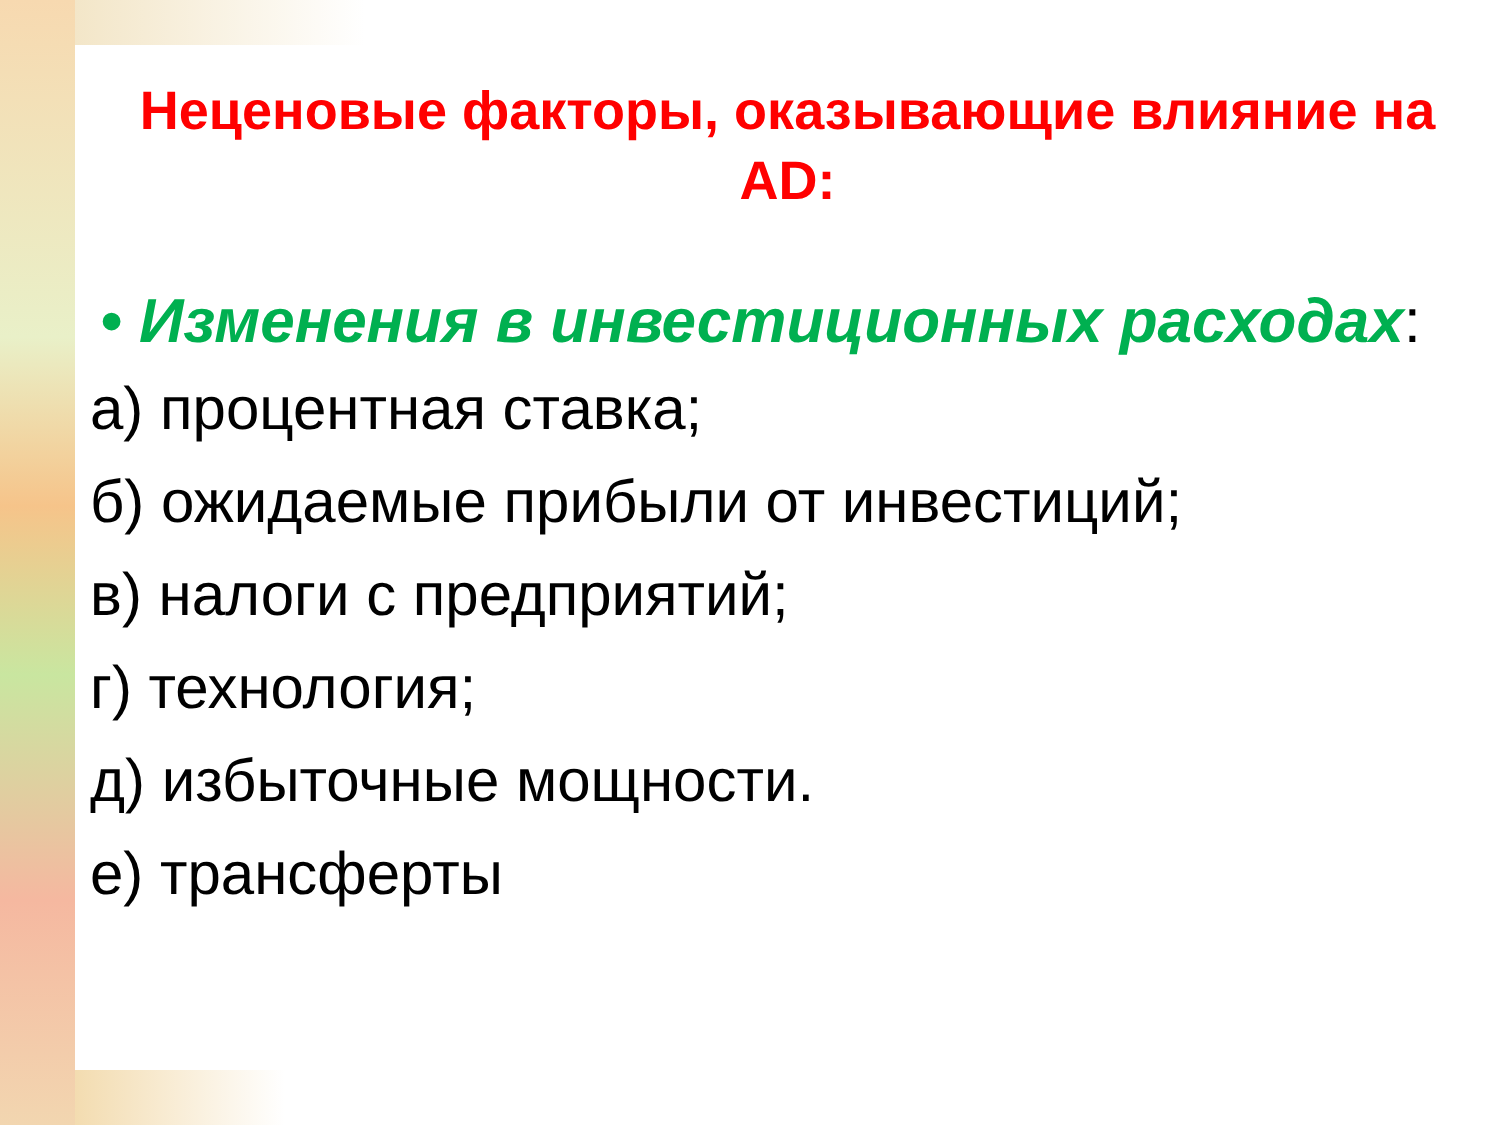Неценовые факторы, оказывающие влияние на AD:
• Изменения в инвестиционных расходах:
а) процентная ставка;
б) ожидаемые прибыли от инвестиций;
в) налоги с предприятий;
г) технология;
д) избыточные мощности.
е) трансферты